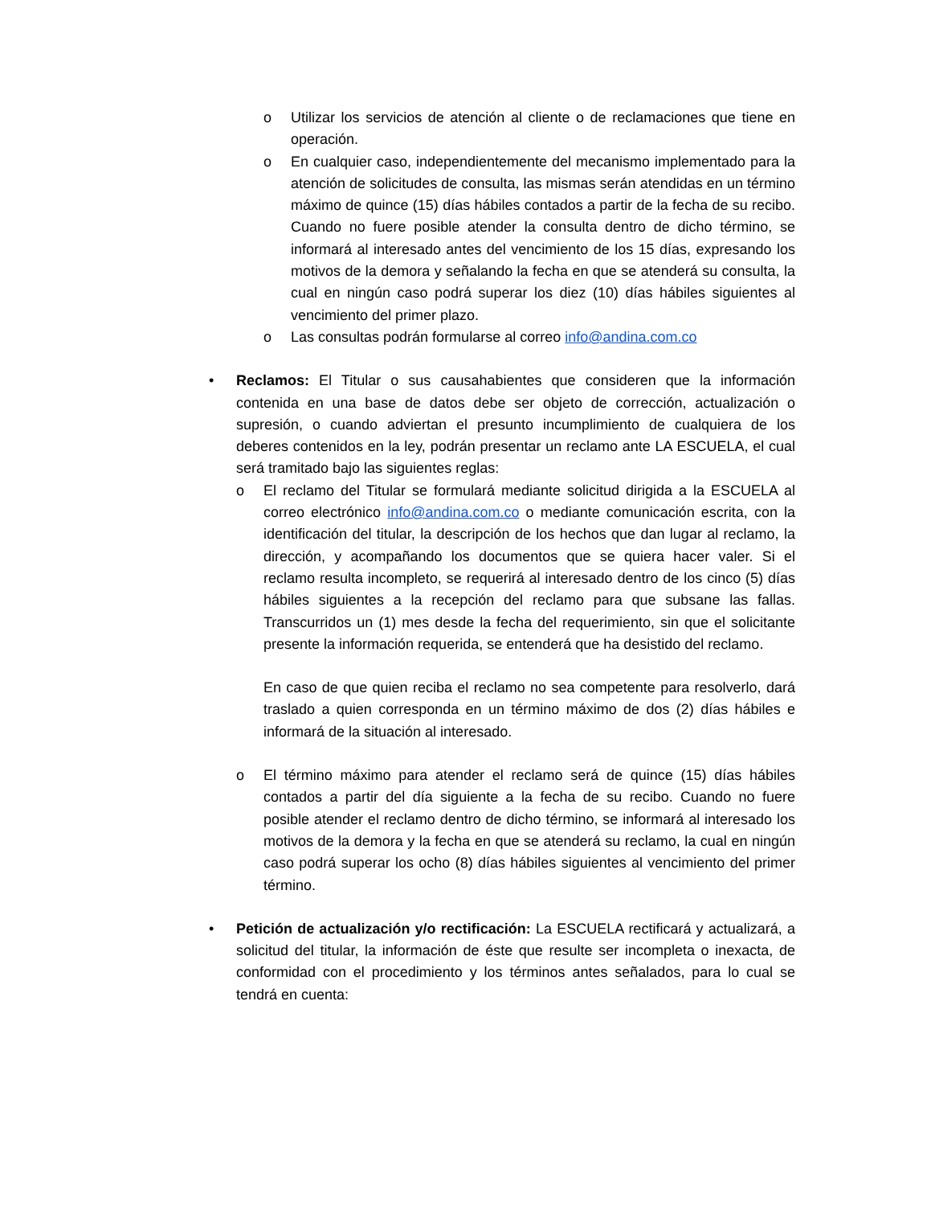o Utilizar los servicios de atención al cliente o de reclamaciones que tiene en operación.
o En cualquier caso, independientemente del mecanismo implementado para la atención de solicitudes de consulta, las mismas serán atendidas en un término máximo de quince (15) días hábiles contados a partir de la fecha de su recibo. Cuando no fuere posible atender la consulta dentro de dicho término, se informará al interesado antes del vencimiento de los 15 días, expresando los motivos de la demora y señalando la fecha en que se atenderá su consulta, la cual en ningún caso podrá superar los diez (10) días hábiles siguientes al vencimiento del primer plazo.
o Las consultas podrán formularse al correo info@andina.com.co
• Reclamos: El Titular o sus causahabientes que consideren que la información contenida en una base de datos debe ser objeto de corrección, actualización o supresión, o cuando adviertan el presunto incumplimiento de cualquiera de los deberes contenidos en la ley, podrán presentar un reclamo ante LA ESCUELA, el cual será tramitado bajo las siguientes reglas:
o El reclamo del Titular se formulará mediante solicitud dirigida a la ESCUELA al correo electrónico info@andina.com.co o mediante comunicación escrita, con la identificación del titular, la descripción de los hechos que dan lugar al reclamo, la dirección, y acompañando los documentos que se quiera hacer valer. Si el reclamo resulta incompleto, se requerirá al interesado dentro de los cinco (5) días hábiles siguientes a la recepción del reclamo para que subsane las fallas. Transcurridos un (1) mes desde la fecha del requerimiento, sin que el solicitante presente la información requerida, se entenderá que ha desistido del reclamo.
En caso de que quien reciba el reclamo no sea competente para resolverlo, dará traslado a quien corresponda en un término máximo de dos (2) días hábiles e informará de la situación al interesado.
o El término máximo para atender el reclamo será de quince (15) días hábiles contados a partir del día siguiente a la fecha de su recibo. Cuando no fuere posible atender el reclamo dentro de dicho término, se informará al interesado los motivos de la demora y la fecha en que se atenderá su reclamo, la cual en ningún caso podrá superar los ocho (8) días hábiles siguientes al vencimiento del primer término.
• Petición de actualización y/o rectificación: La ESCUELA rectificará y actualizará, a solicitud del titular, la información de éste que resulte ser incompleta o inexacta, de conformidad con el procedimiento y los términos antes señalados, para lo cual se tendrá en cuenta: